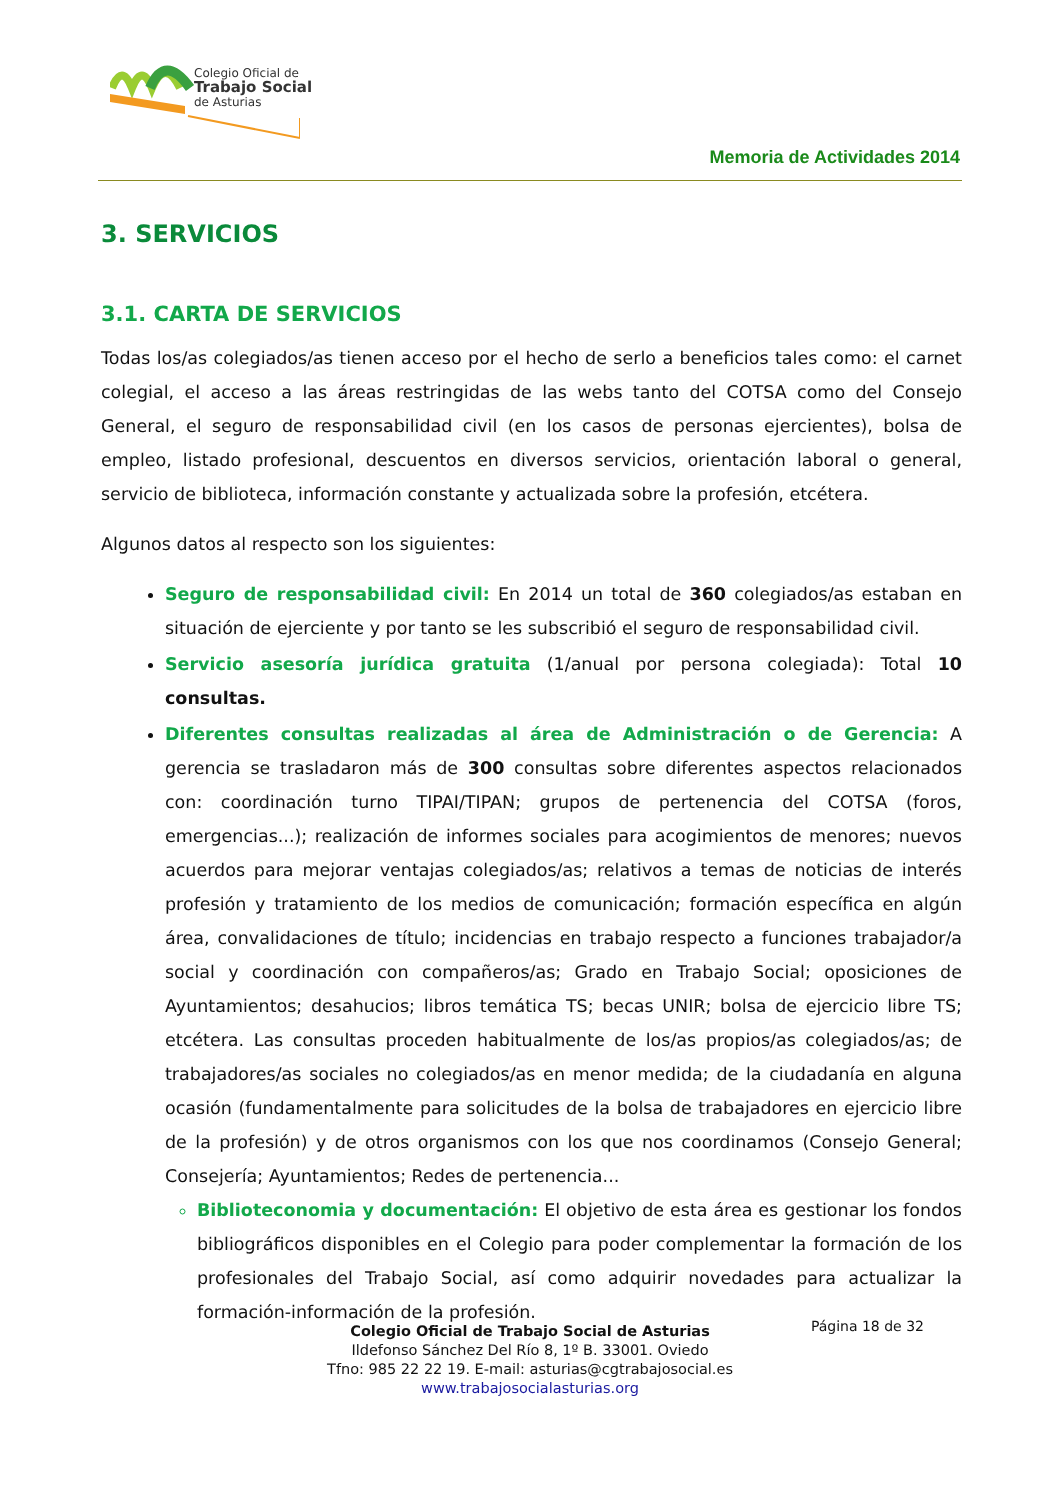Colegio Oficial de
Trabajo Social
de Asturias
Memoria de Actividades 2014
3. SERVICIOS
3.1. CARTA DE SERVICIOS
Todas los/as colegiados/as tienen acceso por el hecho de serlo a beneficios tales como: el carnet colegial, el acceso a las áreas restringidas de las webs tanto del COTSA como del Consejo General, el seguro de responsabilidad civil (en los casos de personas ejercientes), bolsa de empleo, listado profesional, descuentos en diversos servicios, orientación laboral o general, servicio de biblioteca, información constante y actualizada sobre la profesión, etcétera.
Algunos datos al respecto son los siguientes:
Seguro de responsabilidad civil: En 2014 un total de 360 colegiados/as estaban en situación de ejerciente y por tanto se les subscribió el seguro de responsabilidad civil.
Servicio asesoría jurídica gratuita (1/anual por persona colegiada): Total 10 consultas.
Diferentes consultas realizadas al área de Administración o de Gerencia: A gerencia se trasladaron más de 300 consultas sobre diferentes aspectos relacionados con: coordinación turno TIPAI/TIPAN; grupos de pertenencia del COTSA (foros, emergencias...); realización de informes sociales para acogimientos de menores; nuevos acuerdos para mejorar ventajas colegiados/as; relativos a temas de noticias de interés profesión y tratamiento de los medios de comunicación; formación específica en algún área, convalidaciones de título; incidencias en trabajo respecto a funciones trabajador/a social y coordinación con compañeros/as; Grado en Trabajo Social; oposiciones de Ayuntamientos; desahucios; libros temática TS; becas UNIR; bolsa de ejercicio libre TS; etcétera. Las consultas proceden habitualmente de los/as propios/as colegiados/as; de trabajadores/as sociales no colegiados/as en menor medida; de la ciudadanía en alguna ocasión (fundamentalmente para solicitudes de la bolsa de trabajadores en ejercicio libre de la profesión) y de otros organismos con los que nos coordinamos (Consejo General; Consejería; Ayuntamientos; Redes de pertenencia...
Biblioteconomia y documentación: El objetivo de esta área es gestionar los fondos bibliográficos disponibles en el Colegio para poder complementar la formación de los profesionales del Trabajo Social, así como adquirir novedades para actualizar la formación-información de la profesión.
Página 18 de 32
Colegio Oficial de Trabajo Social de Asturias
Ildefonso Sánchez Del Río 8, 1º B. 33001. Oviedo
Tfno: 985 22 22 19. E-mail: asturias@cgtrabajosocial.es
www.trabajosocialasturias.org